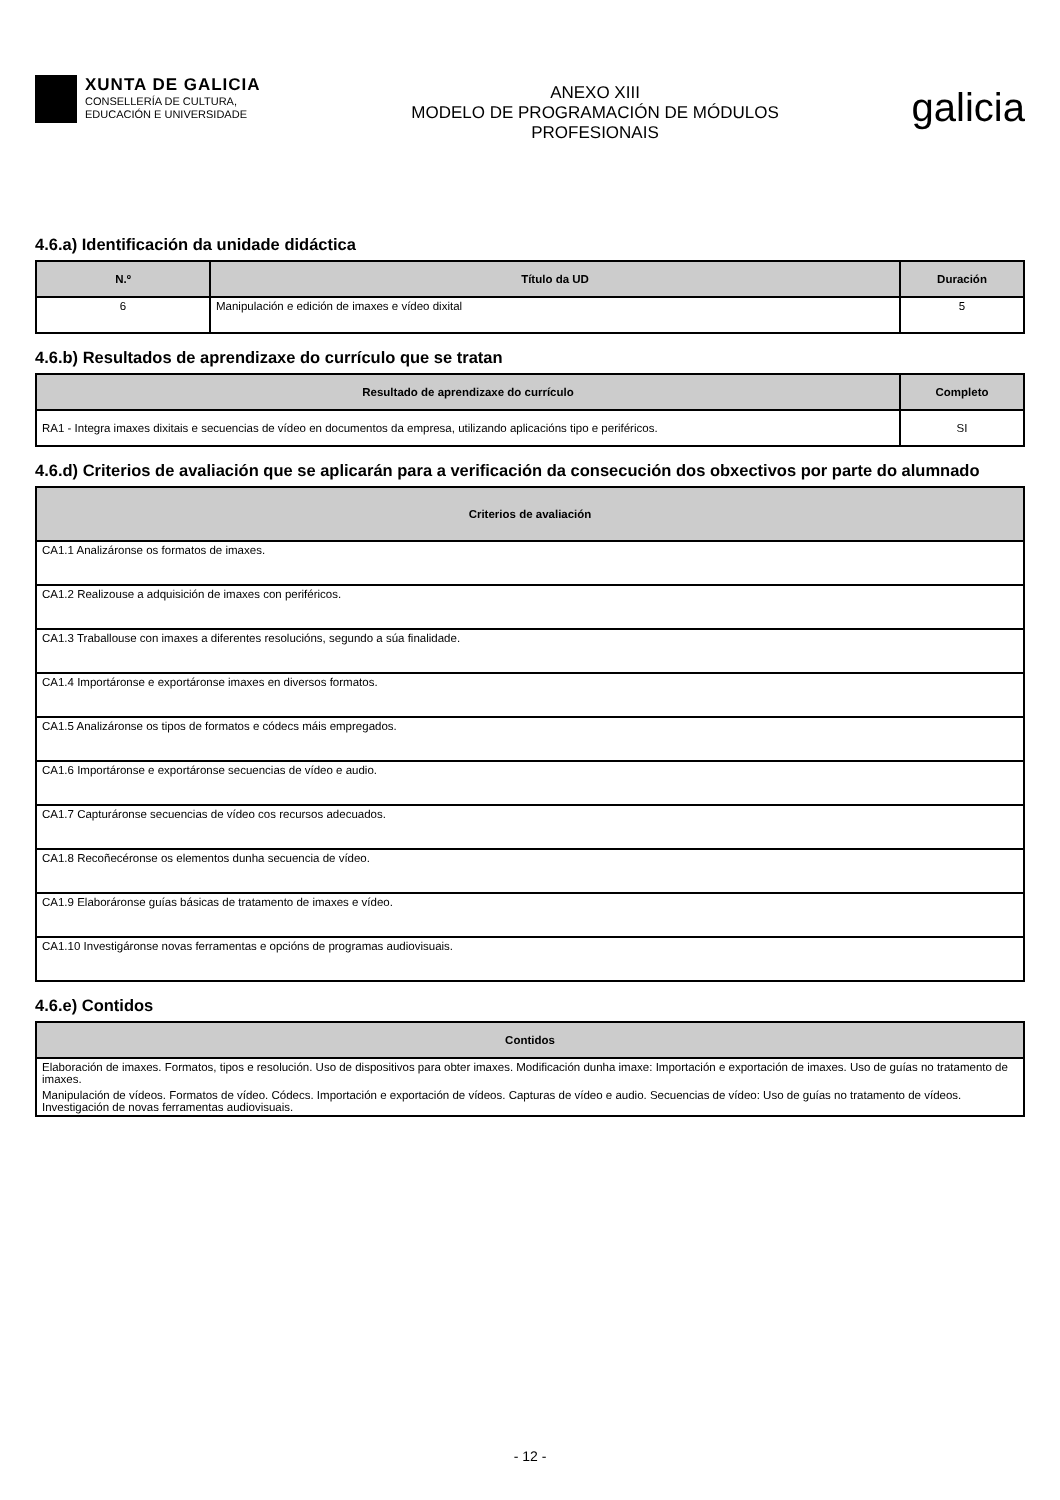XUNTA DE GALICIA
CONSELLERÍA DE CULTURA,
EDUCACIÓN E UNIVERSIDADE
ANEXO XIII
MODELO DE PROGRAMACIÓN DE MÓDULOS
PROFESIONAIS
galicia
4.6.a) Identificación da unidade didáctica
| N.º | Título da UD | Duración |
| --- | --- | --- |
| 6 | Manipulación e edición de imaxes e vídeo dixital | 5 |
4.6.b) Resultados de aprendizaxe do currículo que se tratan
| Resultado de aprendizaxe do currículo | Completo |
| --- | --- |
| RA1 - Integra imaxes dixitais e secuencias de vídeo en documentos da empresa, utilizando aplicacións tipo e periféricos. | SI |
4.6.d) Criterios de avaliación que se aplicarán para a verificación da consecución dos obxectivos por parte do alumnado
| Criterios de avaliación |
| --- |
| CA1.1 Analizáronse os formatos de imaxes. |
| CA1.2 Realizouse a adquisición de imaxes con periféricos. |
| CA1.3 Traballouse con imaxes a diferentes resolucións, segundo a súa finalidade. |
| CA1.4 Importáronse e exportáronse imaxes en diversos formatos. |
| CA1.5 Analizáronse os tipos de formatos e códecs máis empregados. |
| CA1.6 Importáronse e exportáronse secuencias de vídeo e audio. |
| CA1.7 Capturáronse secuencias de vídeo cos recursos adecuados. |
| CA1.8 Recoñecéronse os elementos dunha secuencia de vídeo. |
| CA1.9 Elaboráronse guías básicas de tratamento de imaxes e vídeo. |
| CA1.10 Investigáronse novas ferramentas e opcións de programas audiovisuais. |
4.6.e) Contidos
| Contidos |
| --- |
| Elaboración de imaxes. Formatos, tipos e resolución. Uso de dispositivos para obter imaxes. Modificación dunha imaxe: Importación e exportación de imaxes. Uso de guías no tratamento de imaxes. |
| Manipulación de vídeos. Formatos de vídeo. Códecs. Importación e exportación de vídeos. Capturas de vídeo e audio. Secuencias de vídeo: Uso de guías no tratamento de vídeos. Investigación de novas ferramentas audiovisuais. |
- 12 -